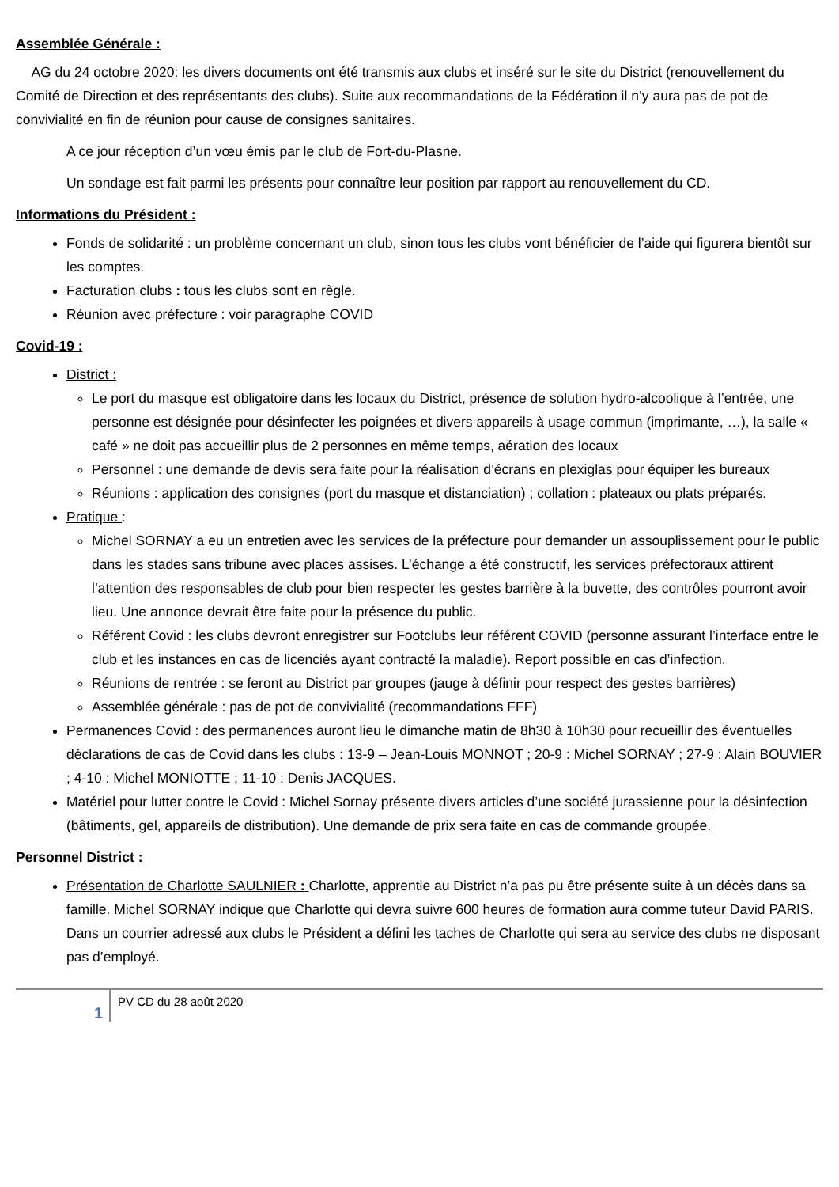Assemblée Générale :
AG du 24 octobre 2020: les divers documents ont été transmis aux clubs et inséré sur le site du District (renouvellement du Comité de Direction et des représentants des clubs). Suite aux recommandations de la Fédération il n’y aura pas de pot de convivialité en fin de réunion pour cause de consignes sanitaires.
A ce jour réception d’un vœu émis par le club de Fort-du-Plasne.
Un sondage est fait parmi les présents pour connaître leur position par rapport au renouvellement du CD.
Informations du Président :
Fonds de solidarité : un problème concernant un club, sinon tous les clubs vont bénéficier de l’aide qui figurera bientôt sur les comptes.
Facturation clubs : tous les clubs sont en règle.
Réunion avec préfecture : voir paragraphe COVID
Covid-19 :
District :
Le port du masque est obligatoire dans les locaux du District, présence de solution hydro-alcoolique à l’entrée, une personne est désignée pour désinfecter les poignées et divers appareils à usage commun (imprimante, …), la salle « café » ne doit pas accueillir plus de 2 personnes en même temps, aération des locaux
Personnel : une demande de devis sera faite pour la réalisation d’écrans en plexiglas pour équiper les bureaux
Réunions : application des consignes (port du masque et distanciation) ; collation : plateaux ou plats préparés.
Pratique :
Michel SORNAY a eu un entretien avec les services de la préfecture pour demander un assouplissement pour le public dans les stades sans tribune avec places assises. L’échange a été constructif, les services préfectoraux attirent l’attention des responsables de club pour bien respecter les gestes barrière à la buvette, des contrôles pourront avoir lieu. Une annonce devrait être faite pour la présence du public.
Référent Covid : les clubs devront enregistrer sur Footclubs leur référent COVID (personne assurant l’interface entre le club et les instances en cas de licenciés ayant contracté la maladie). Report possible en cas d’infection.
Réunions de rentrée : se feront au District par groupes (jauge à définir pour respect des gestes barrières)
Assemblée générale : pas de pot de convivialité (recommandations FFF)
Permanences Covid : des permanences auront lieu le dimanche matin de 8h30 à 10h30 pour recueillir des éventuelles déclarations de cas de Covid dans les clubs : 13-9 – Jean-Louis MONNOT ; 20-9 : Michel SORNAY ; 27-9 : Alain BOUVIER ; 4-10 : Michel MONIOTTE ; 11-10 : Denis JACQUES.
Matériel pour lutter contre le Covid : Michel Sornay présente divers articles d’une société jurassienne pour la désinfection (bâtiments, gel, appareils de distribution). Une demande de prix sera faite en cas de commande groupée.
Personnel District :
Présentation de Charlotte SAULNIER : Charlotte, apprentie au District n’a pas pu être présente suite à un décès dans sa famille. Michel SORNAY indique que Charlotte qui devra suivre 600 heures de formation aura comme tuteur David PARIS. Dans un courrier adressé aux clubs le Président a défini les taches de Charlotte qui sera au service des clubs ne disposant pas d’employé.
1
PV CD du 28 août 2020